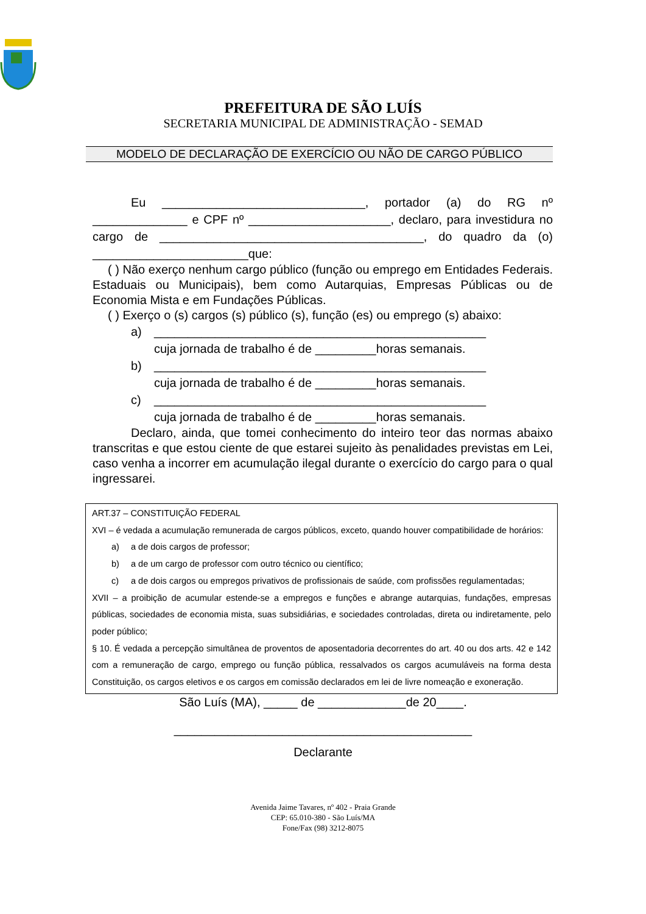PREFEITURA DE SÃO LUÍS
SECRETARIA MUNICIPAL DE ADMINISTRAÇÃO - SEMAD
MODELO DE DECLARAÇÃO DE EXERCÍCIO OU NÃO DE CARGO PÚBLICO
Eu ______________________________, portador (a) do RG nº ______________ e CPF nº _____________________, declaro, para investidura no cargo de _______________________________________, do quadro da (o) _______________________que:
( ) Não exerço nenhum cargo público (função ou emprego em Entidades Federais. Estaduais ou Municipais), bem como Autarquias, Empresas Públicas ou de Economia Mista e em Fundações Públicas.
( ) Exerço o (s) cargos (s) público (s), função (es) ou emprego (s) abaixo:
a) _________________________________________________
cuja jornada de trabalho é de _________horas semanais.
b) _________________________________________________
cuja jornada de trabalho é de _________horas semanais.
c) _________________________________________________
cuja jornada de trabalho é de _________horas semanais.
Declaro, ainda, que tomei conhecimento do inteiro teor das normas abaixo transcritas e que estou ciente de que estarei sujeito às penalidades previstas em Lei, caso venha a incorrer em acumulação ilegal durante o exercício do cargo para o qual ingressarei.
ART.37 – CONSTITUIÇÃO FEDERAL
XVI – é vedada a acumulação remunerada de cargos públicos, exceto, quando houver compatibilidade de horários:
a) a de dois cargos de professor;
b) a de um cargo de professor com outro técnico ou científico;
c) a de dois cargos ou empregos privativos de profissionais de saúde, com profissões regulamentadas;
XVII – a proibição de acumular estende-se a empregos e funções e abrange autarquias, fundações, empresas públicas, sociedades de economia mista, suas subsidiárias, e sociedades controladas, direta ou indiretamente, pelo poder público;
§ 10. É vedada a percepção simultânea de proventos de aposentadoria decorrentes do art. 40 ou dos arts. 42 e 142 com a remuneração de cargo, emprego ou função pública, ressalvados os cargos acumuláveis na forma desta Constituição, os cargos eletivos e os cargos em comissão declarados em lei de livre nomeação e exoneração.
São Luís (MA), _____ de _____________de 20____.
____________________________________________
Declarante
Avenida Jaime Tavares, nº 402 - Praia Grande
CEP: 65.010-380 - São Luís/MA
Fone/Fax (98) 3212-8075